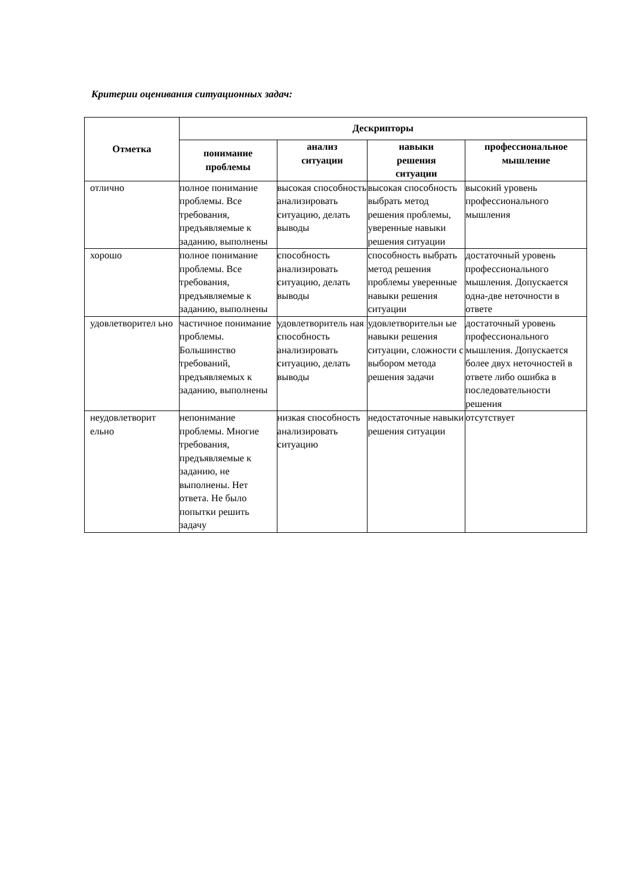Критерии оценивания ситуационных задач:
| Отметка | Дескрипторы | | | |
| --- | --- | --- | --- | --- |
| | понимание проблемы | анализ ситуации | навыки решения ситуации | профессиональное мышление |
| отлично | полное понимание проблемы. Все требования, предъявляемые к заданию, выполнены | высокая способность анализировать ситуацию, делать выводы | высокая способность выбрать метод решения проблемы, уверенные навыки решения ситуации | высокий уровень профессионального мышления |
| хорошо | полное понимание проблемы. Все требования, предъявляемые к заданию, выполнены | способность анализировать ситуацию, делать выводы | способность выбрать метод решения проблемы уверенные навыки решения ситуации | достаточный уровень профессионального мышления. Допускается одна-две неточности в ответе |
| удовлетворител ьно | частичное понимание проблемы. Большинство требований, предъявляемых к заданию, выполнены | удовлетворитель ная способность анализировать ситуацию, делать выводы | удовлетворительн ые навыки решения ситуации, сложности с выбором метода решения задачи | достаточный уровень профессионального мышления. Допускается более двух неточностей в ответе либо ошибка в последовательности решения |
| неудовлетворит ельно | непонимание проблемы. Многие требования, предъявляемые к заданию, не выполнены. Нет ответа. Не было попытки решить задачу | низкая способность анализировать ситуацию | недостаточные навыки решения ситуации | отсутствует |